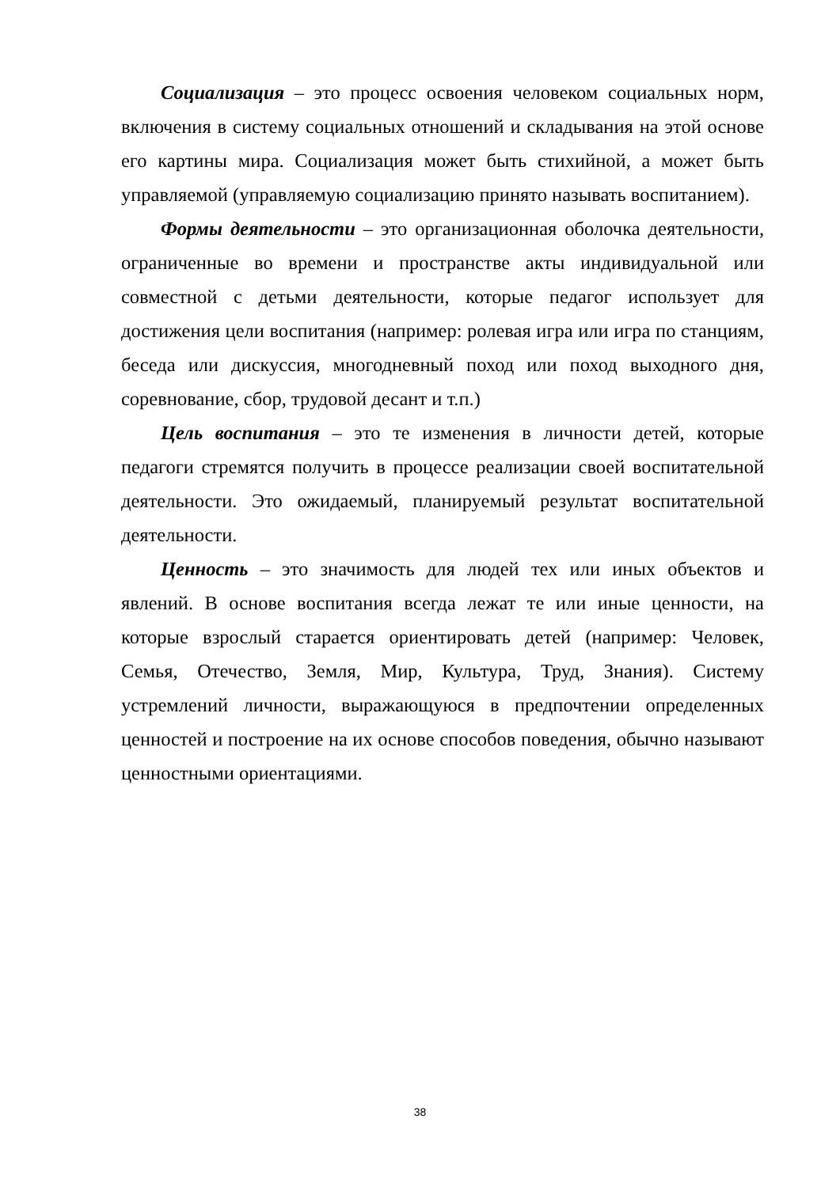Социализация – это процесс освоения человеком социальных норм, включения в систему социальных отношений и складывания на этой основе его картины мира. Социализация может быть стихийной, а может быть управляемой (управляемую социализацию принято называть воспитанием).
Формы деятельности – это организационная оболочка деятельности, ограниченные во времени и пространстве акты индивидуальной или совместной с детьми деятельности, которые педагог использует для достижения цели воспитания (например: ролевая игра или игра по станциям, беседа или дискуссия, многодневный поход или поход выходного дня, соревнование, сбор, трудовой десант и т.п.)
Цель воспитания – это те изменения в личности детей, которые педагоги стремятся получить в процессе реализации своей воспитательной деятельности. Это ожидаемый, планируемый результат воспитательной деятельности.
Ценность – это значимость для людей тех или иных объектов и явлений. В основе воспитания всегда лежат те или иные ценности, на которые взрослый старается ориентировать детей (например: Человек, Семья, Отечество, Земля, Мир, Культура, Труд, Знания). Систему устремлений личности, выражающуюся в предпочтении определенных ценностей и построение на их основе способов поведения, обычно называют ценностными ориентациями.
38